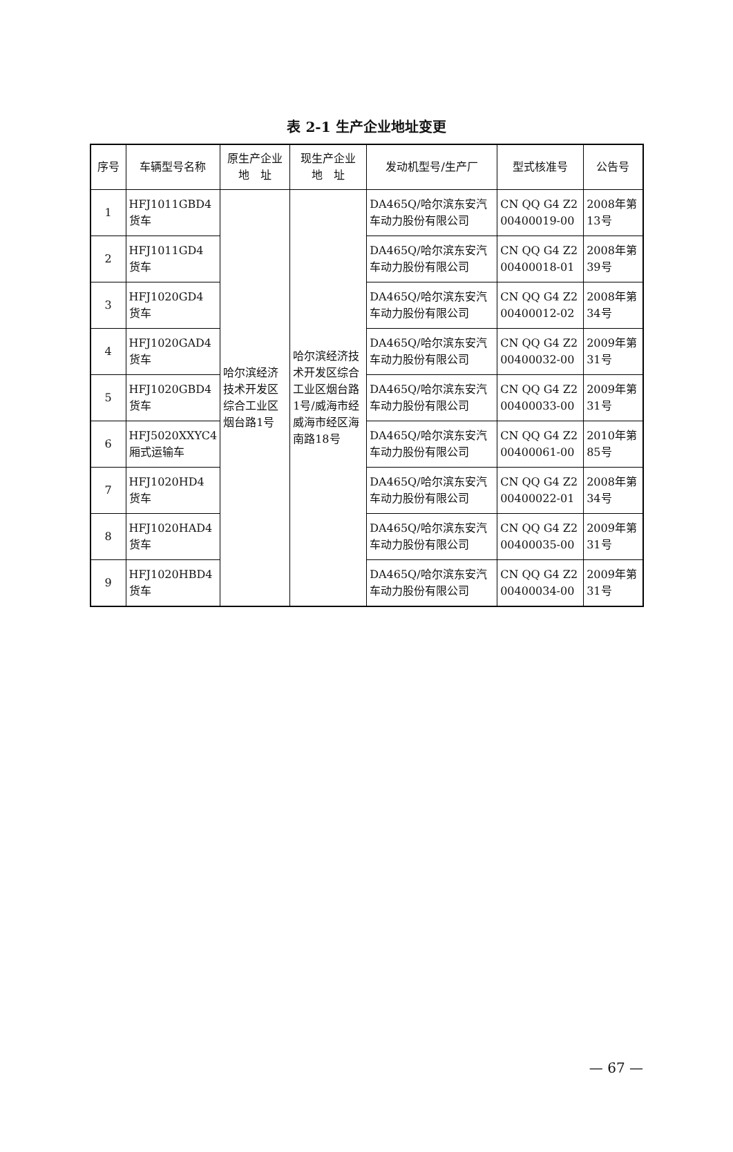表 2-1 生产企业地址变更
| 序号 | 车辆型号名称 | 原生产企业 地 址 | 现生产企业 地 址 | 发动机型号/生产厂 | 型式核准号 | 公告号 |
| --- | --- | --- | --- | --- | --- | --- |
| 1 | HFJ1011GBD4 货车 | 哈尔滨经济技术开发区综合工业区烟台路1号 | 哈尔滨经济技术开发区综合工业区烟台路1号/威海市经威海市经区海南路18号 | DA465Q/哈尔滨东安汽车动力股份有限公司 | CN QQ G4 Z2 00400019-00 | 2008年第13号 |
| 2 | HFJ1011GD4 货车 | | | DA465Q/哈尔滨东安汽车动力股份有限公司 | CN QQ G4 Z2 00400018-01 | 2008年第39号 |
| 3 | HFJ1020GD4 货车 | | | DA465Q/哈尔滨东安汽车动力股份有限公司 | CN QQ G4 Z2 00400012-02 | 2008年第34号 |
| 4 | HFJ1020GAD4 货车 | | | DA465Q/哈尔滨东安汽车动力股份有限公司 | CN QQ G4 Z2 00400032-00 | 2009年第31号 |
| 5 | HFJ1020GBD4 货车 | | | DA465Q/哈尔滨东安汽车动力股份有限公司 | CN QQ G4 Z2 00400033-00 | 2009年第31号 |
| 6 | HFJ5020XXYC4 厢式运输车 | | | DA465Q/哈尔滨东安汽车动力股份有限公司 | CN QQ G4 Z2 00400061-00 | 2010年第85号 |
| 7 | HFJ1020HD4 货车 | | | DA465Q/哈尔滨东安汽车动力股份有限公司 | CN QQ G4 Z2 00400022-01 | 2008年第34号 |
| 8 | HFJ1020HAD4 货车 | | | DA465Q/哈尔滨东安汽车动力股份有限公司 | CN QQ G4 Z2 00400035-00 | 2009年第31号 |
| 9 | HFJ1020HBD4 货车 | | | DA465Q/哈尔滨东安汽车动力股份有限公司 | CN QQ G4 Z2 00400034-00 | 2009年第31号 |
— 67 —